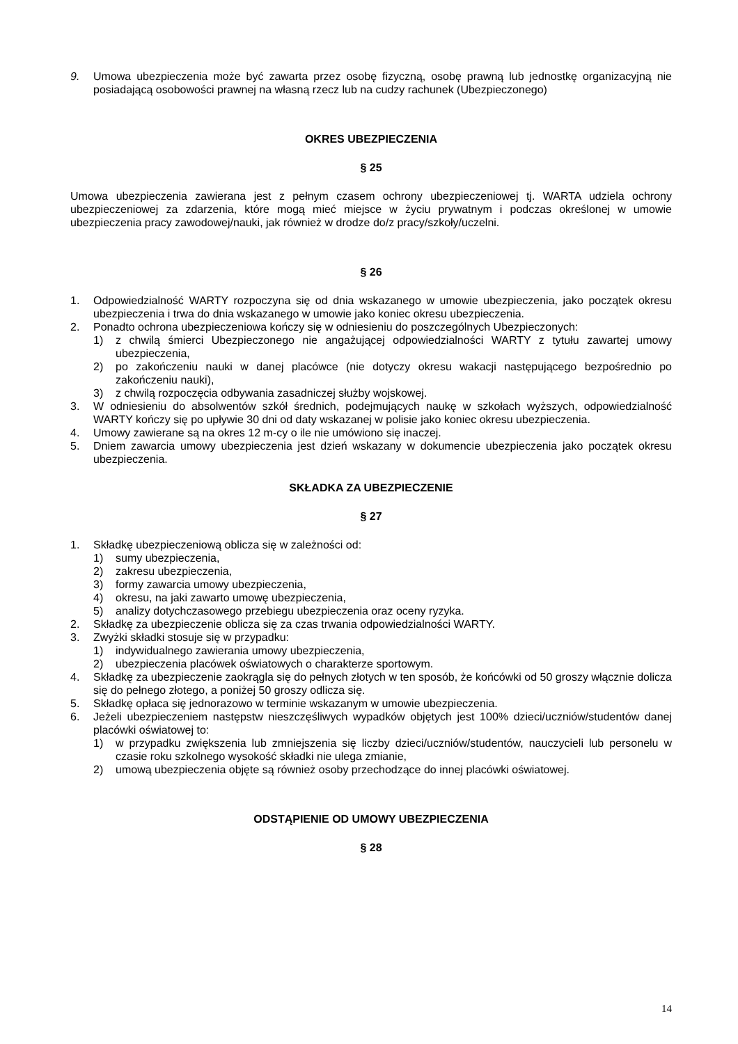9. Umowa ubezpieczenia może być zawarta przez osobę fizyczną, osobę prawną lub jednostkę organizacyjną nie posiadającą osobowości prawnej na własną rzecz lub na cudzy rachunek (Ubezpieczonego)
OKRES UBEZPIECZENIA
§ 25
Umowa ubezpieczenia zawierana jest z pełnym czasem ochrony ubezpieczeniowej tj. WARTA udziela ochrony ubezpieczeniowej za zdarzenia, które mogą mieć miejsce w życiu prywatnym i podczas określonej w umowie ubezpieczenia pracy zawodowej/nauki, jak również w drodze do/z pracy/szkoły/uczelni.
§ 26
1. Odpowiedzialność WARTY rozpoczyna się od dnia wskazanego w umowie ubezpieczenia, jako początek okresu ubezpieczenia i trwa do dnia wskazanego w umowie jako koniec okresu ubezpieczenia.
2. Ponadto ochrona ubezpieczeniowa kończy się w odniesieniu do poszczególnych Ubezpieczonych:
1) z chwilą śmierci Ubezpieczonego nie angażującej odpowiedzialności WARTY z tytułu zawartej umowy ubezpieczenia,
2) po zakończeniu nauki w danej placówce (nie dotyczy okresu wakacji następującego bezpośrednio po zakończeniu nauki),
3) z chwilą rozpoczęcia odbywania zasadniczej służby wojskowej.
3. W odniesieniu do absolwentów szkół średnich, podejmujących naukę w szkołach wyższych, odpowiedzialność WARTY kończy się po upływie 30 dni od daty wskazanej w polisie jako koniec okresu ubezpieczenia.
4. Umowy zawierane są na okres 12 m-cy o ile nie umówiono się inaczej.
5. Dniem zawarcia umowy ubezpieczenia jest dzień wskazany w dokumencie ubezpieczenia jako początek okresu ubezpieczenia.
SKŁADKA ZA UBEZPIECZENIE
§ 27
1. Składkę ubezpieczeniową oblicza się w zależności od:
1) sumy ubezpieczenia,
2) zakresu ubezpieczenia,
3) formy zawarcia umowy ubezpieczenia,
4) okresu, na jaki zawarto umowę ubezpieczenia,
5) analizy dotychczasowego przebiegu ubezpieczenia oraz oceny ryzyka.
2. Składkę za ubezpieczenie oblicza się za czas trwania odpowiedzialności WARTY.
3. Zwyżki składki stosuje się w przypadku:
1) indywidualnego zawierania umowy ubezpieczenia,
2) ubezpieczenia placówek oświatowych o charakterze sportowym.
4. Składkę za ubezpieczenie zaokrągla się do pełnych złotych w ten sposób, że końcówki od 50 groszy włącznie dolicza się do pełnego złotego, a poniżej 50 groszy odlicza się.
5. Składkę opłaca się jednorazowo w terminie wskazanym w umowie ubezpieczenia.
6. Jeżeli ubezpieczeniem następstw nieszczęśliwych wypadków objętych jest 100% dzieci/uczniów/studentów danej placówki oświatowej to:
1) w przypadku zwiększenia lub zmniejszenia się liczby dzieci/uczniów/studentów, nauczycieli lub personelu w czasie roku szkolnego wysokość składki nie ulega zmianie,
2) umową ubezpieczenia objęte są również osoby przechodzące do innej placówki oświatowej.
ODSTĄPIENIE OD UMOWY UBEZPIECZENIA
§ 28
14